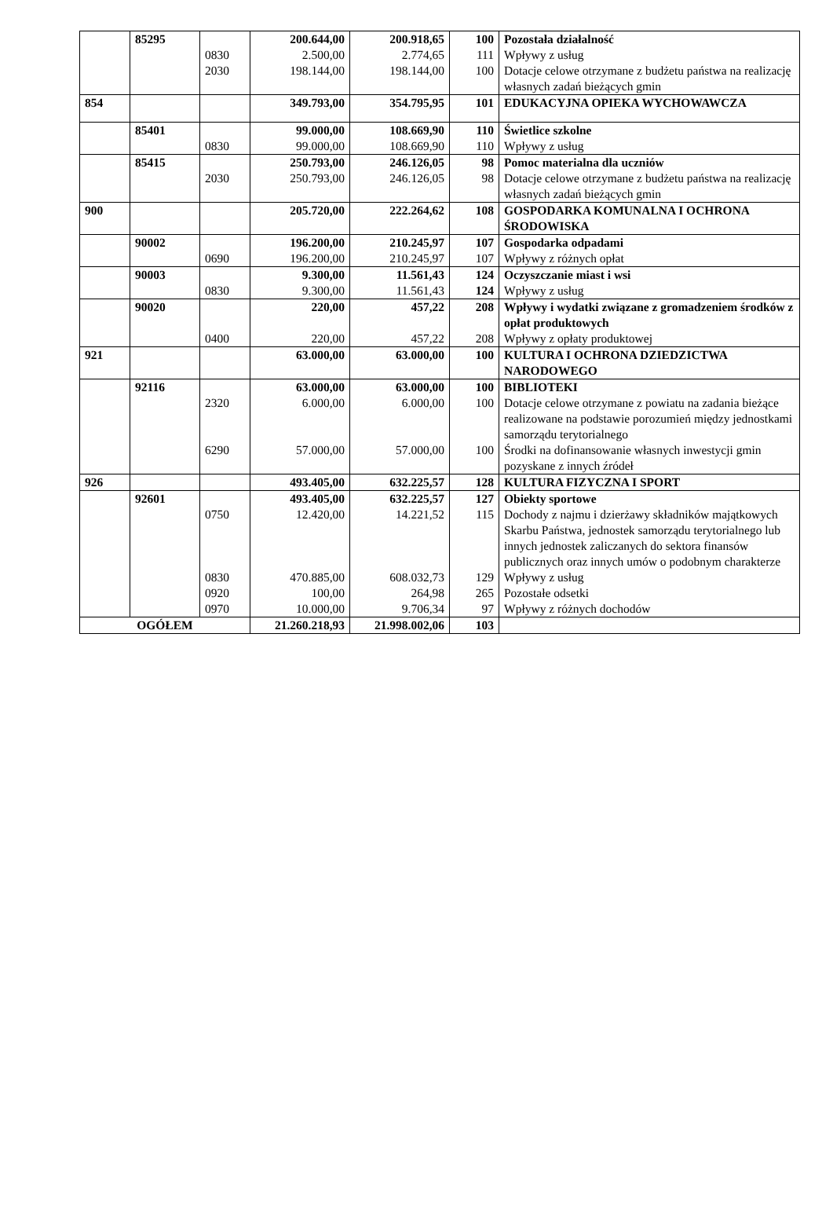| | 85295 | | 200.644,00 | 200.918,65 | 100 | Pozostała działalność |
| | | 0830 | 2.500,00 | 2.774,65 | 111 | Wpływy z usług |
| | | 2030 | 198.144,00 | 198.144,00 | 100 | Dotacje celowe otrzymane z budżetu państwa na realizację własnych zadań bieżących gmin |
| 854 | | | 349.793,00 | 354.795,95 | 101 | EDUKACYJNA OPIEKA WYCHOWAWCZA |
| | 85401 | | 99.000,00 | 108.669,90 | 110 | Świetlice szkolne |
| | | 0830 | 99.000,00 | 108.669,90 | 110 | Wpływy z usług |
| | 85415 | | 250.793,00 | 246.126,05 | 98 | Pomoc materialna dla uczniów |
| | | 2030 | 250.793,00 | 246.126,05 | 98 | Dotacje celowe otrzymane z budżetu państwa na realizację własnych zadań bieżących gmin |
| 900 | | | 205.720,00 | 222.264,62 | 108 | GOSPODARKA KOMUNALNA I OCHRONA ŚRODOWISKA |
| | 90002 | | 196.200,00 | 210.245,97 | 107 | Gospodarka odpadami |
| | | 0690 | 196.200,00 | 210.245,97 | 107 | Wpływy z różnych opłat |
| | 90003 | | 9.300,00 | 11.561,43 | 124 | Oczyszczanie miast i wsi |
| | | 0830 | 9.300,00 | 11.561,43 | 124 | Wpływy z usług |
| | 90020 | | 220,00 | 457,22 | 208 | Wpływy i wydatki związane z gromadzeniem środków z opłat produktowych |
| | | 0400 | 220,00 | 457,22 | 208 | Wpływy z opłaty produktowej |
| 921 | | | 63.000,00 | 63.000,00 | 100 | KULTURA I OCHRONA DZIEDZICTWA NARODOWEGO |
| | 92116 | | 63.000,00 | 63.000,00 | 100 | BIBLIOTEKI |
| | | 2320 | 6.000,00 | 6.000,00 | 100 | Dotacje celowe otrzymane z powiatu na zadania bieżące realizowane na podstawie porozumień między jednostkami samorządu terytorialnego |
| | | 6290 | 57.000,00 | 57.000,00 | 100 | Środki na dofinansowanie własnych inwestycji gmin pozyskane z innych źródeł |
| 926 | | | 493.405,00 | 632.225,57 | 128 | KULTURA FIZYCZNA I SPORT |
| | 92601 | | 493.405,00 | 632.225,57 | 127 | Obiekty sportowe |
| | | 0750 | 12.420,00 | 14.221,52 | 115 | Dochody z najmu i dzierżawy składników majątkowych Skarbu Państwa, jednostek samorządu terytorialnego lub innych jednostek zaliczanych do sektora finansów publicznych oraz innych umów o podobnym charakterze |
| | | 0830 | 470.885,00 | 608.032,73 | 129 | Wpływy z usług |
| | | 0920 | 100,00 | 264,98 | 265 | Pozostałe odsetki |
| | | 0970 | 10.000,00 | 9.706,34 | 97 | Wpływy z różnych dochodów |
| OGÓŁEM | | | 21.260.218,93 | 21.998.002,06 | 103 | |